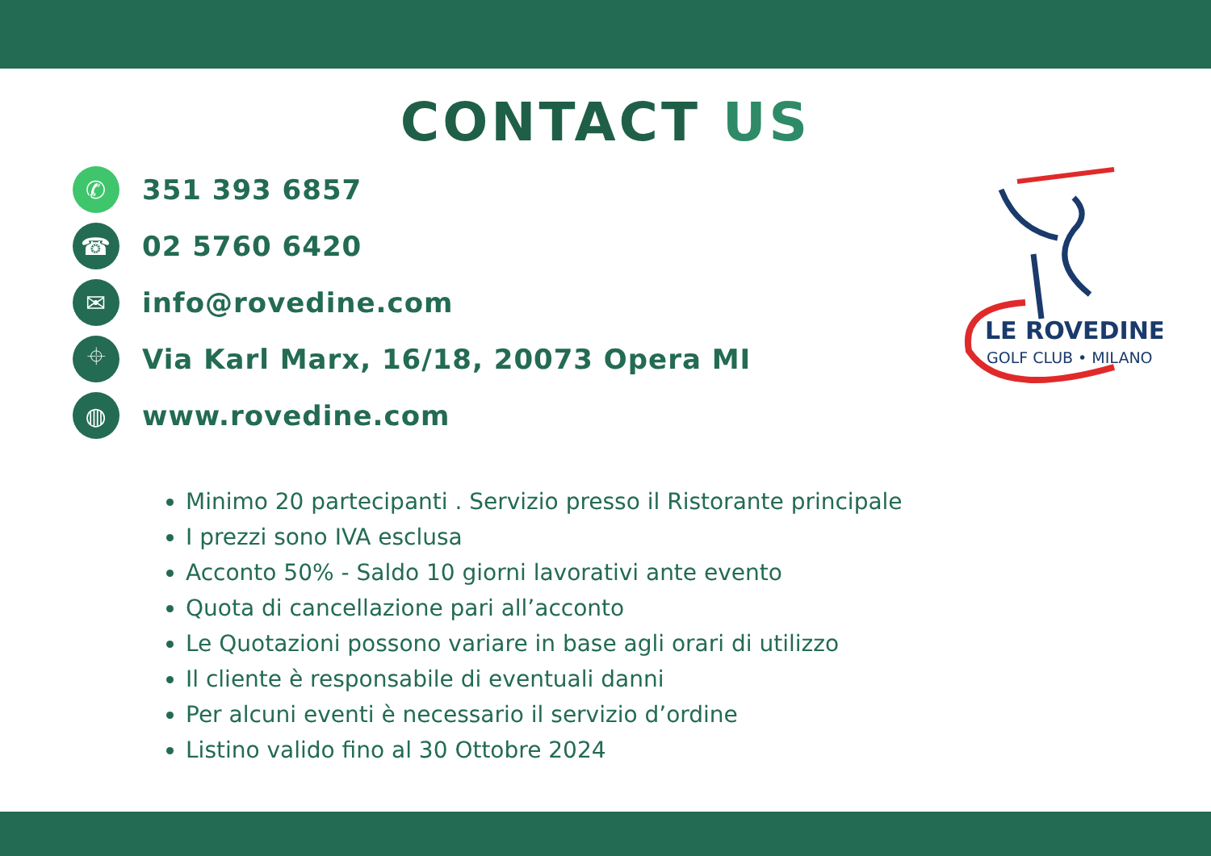CONTACT US
✆
351 393 6857
☎
02 5760 6420
✉
info@rovedine.com
⌖
Via Karl Marx, 16/18, 20073 Opera MI
◍
www.rovedine.com
LE ROVEDINE
GOLF CLUB • MILANO
Minimo 20 partecipanti . Servizio presso il Ristorante principale
I prezzi sono IVA esclusa
Acconto 50% - Saldo 10 giorni lavorativi ante evento
Quota di cancellazione pari all’acconto
Le Quotazioni possono variare in base agli orari di utilizzo
Il cliente è responsabile di eventuali danni
Per alcuni eventi è necessario il servizio d’ordine
Listino valido fino al 30 Ottobre 2024